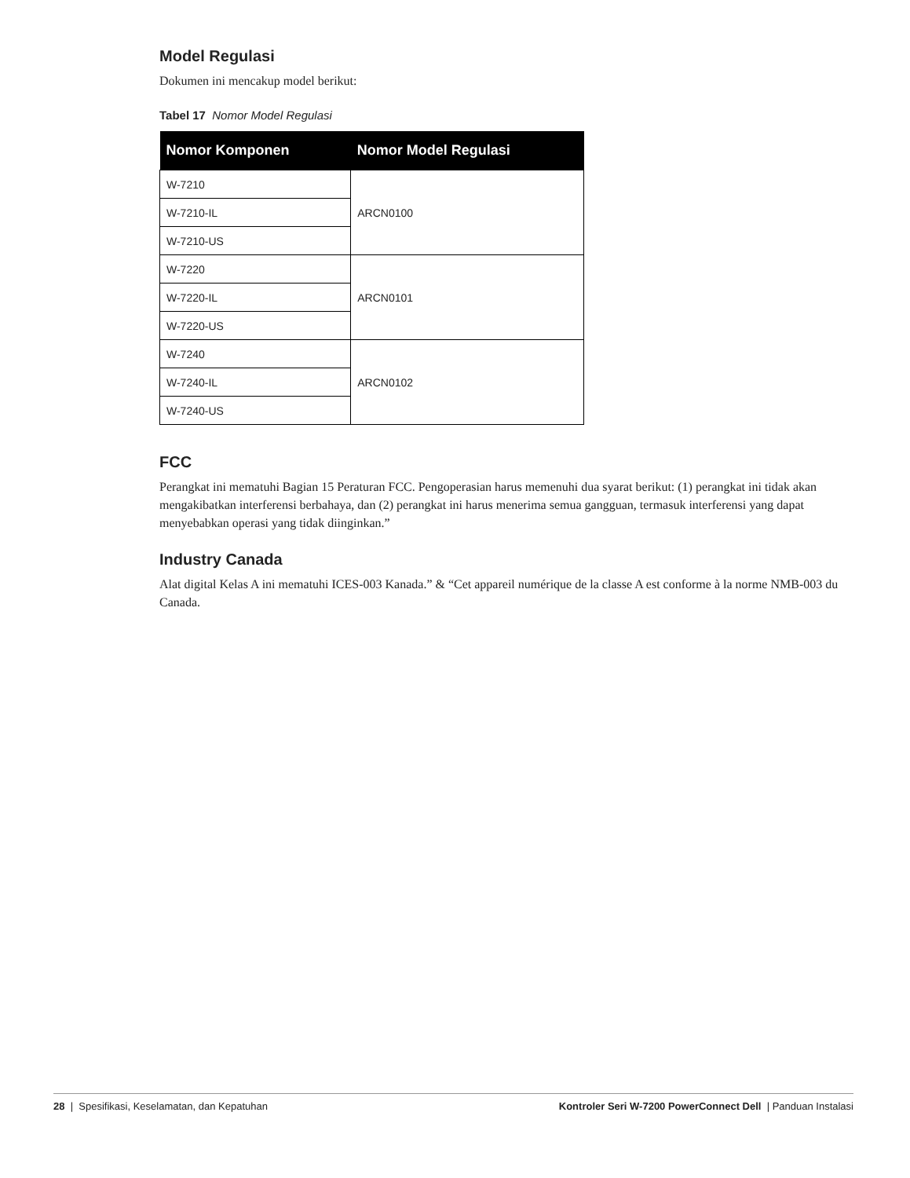Model Regulasi
Dokumen ini mencakup model berikut:
Tabel 17 Nomor Model Regulasi
| Nomor Komponen | Nomor Model Regulasi |
| --- | --- |
| W-7210 | ARCN0100 |
| W-7210-IL | |
| W-7210-US | |
| W-7220 | ARCN0101 |
| W-7220-IL | |
| W-7220-US | |
| W-7240 | ARCN0102 |
| W-7240-IL | |
| W-7240-US | |
FCC
Perangkat ini mematuhi Bagian 15 Peraturan FCC. Pengoperasian harus memenuhi dua syarat berikut: (1) perangkat ini tidak akan mengakibatkan interferensi berbahaya, dan (2) perangkat ini harus menerima semua gangguan, termasuk interferensi yang dapat menyebabkan operasi yang tidak diinginkan.”
Industry Canada
Alat digital Kelas A ini mematuhi ICES-003 Kanada.” & “Cet appareil numérique de la classe A est conforme à la norme NMB-003 du Canada.
28 | Spesifikasi, Keselamatan, dan Kepatuhan Kontroler Seri W-7200 PowerConnect Dell | Panduan Instalasi